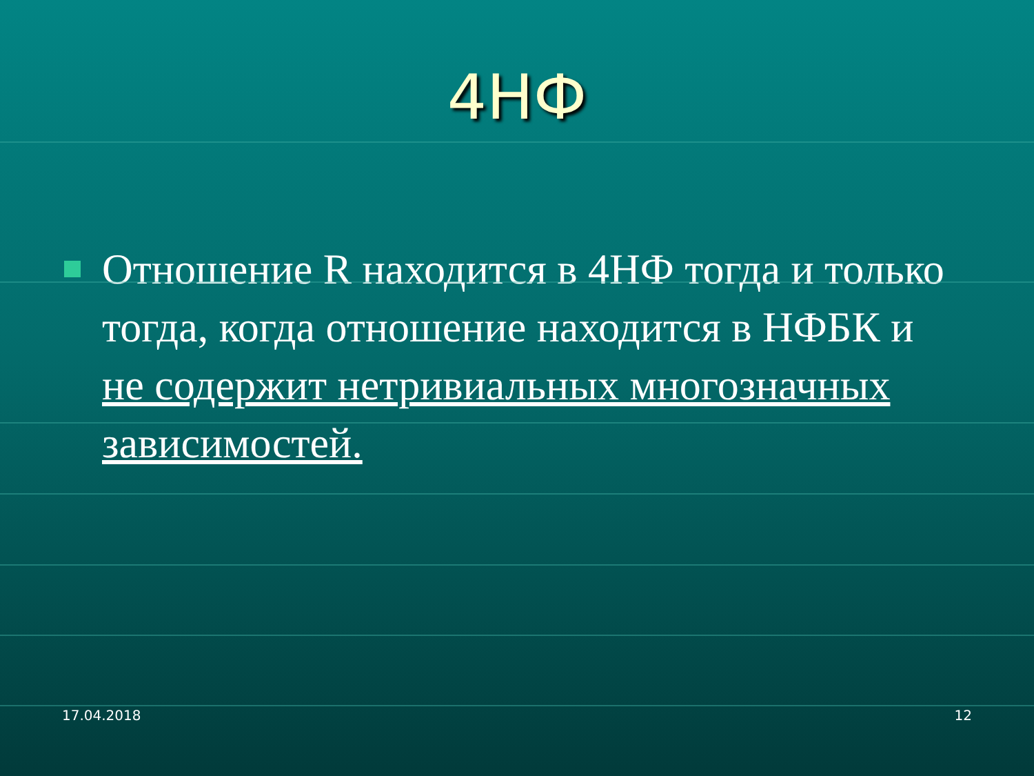4НФ
Отношение R находится в 4НФ тогда и только тогда, когда отношение находится в НФБК и не содержит нетривиальных многозначных зависимостей.
17.04.2018 12